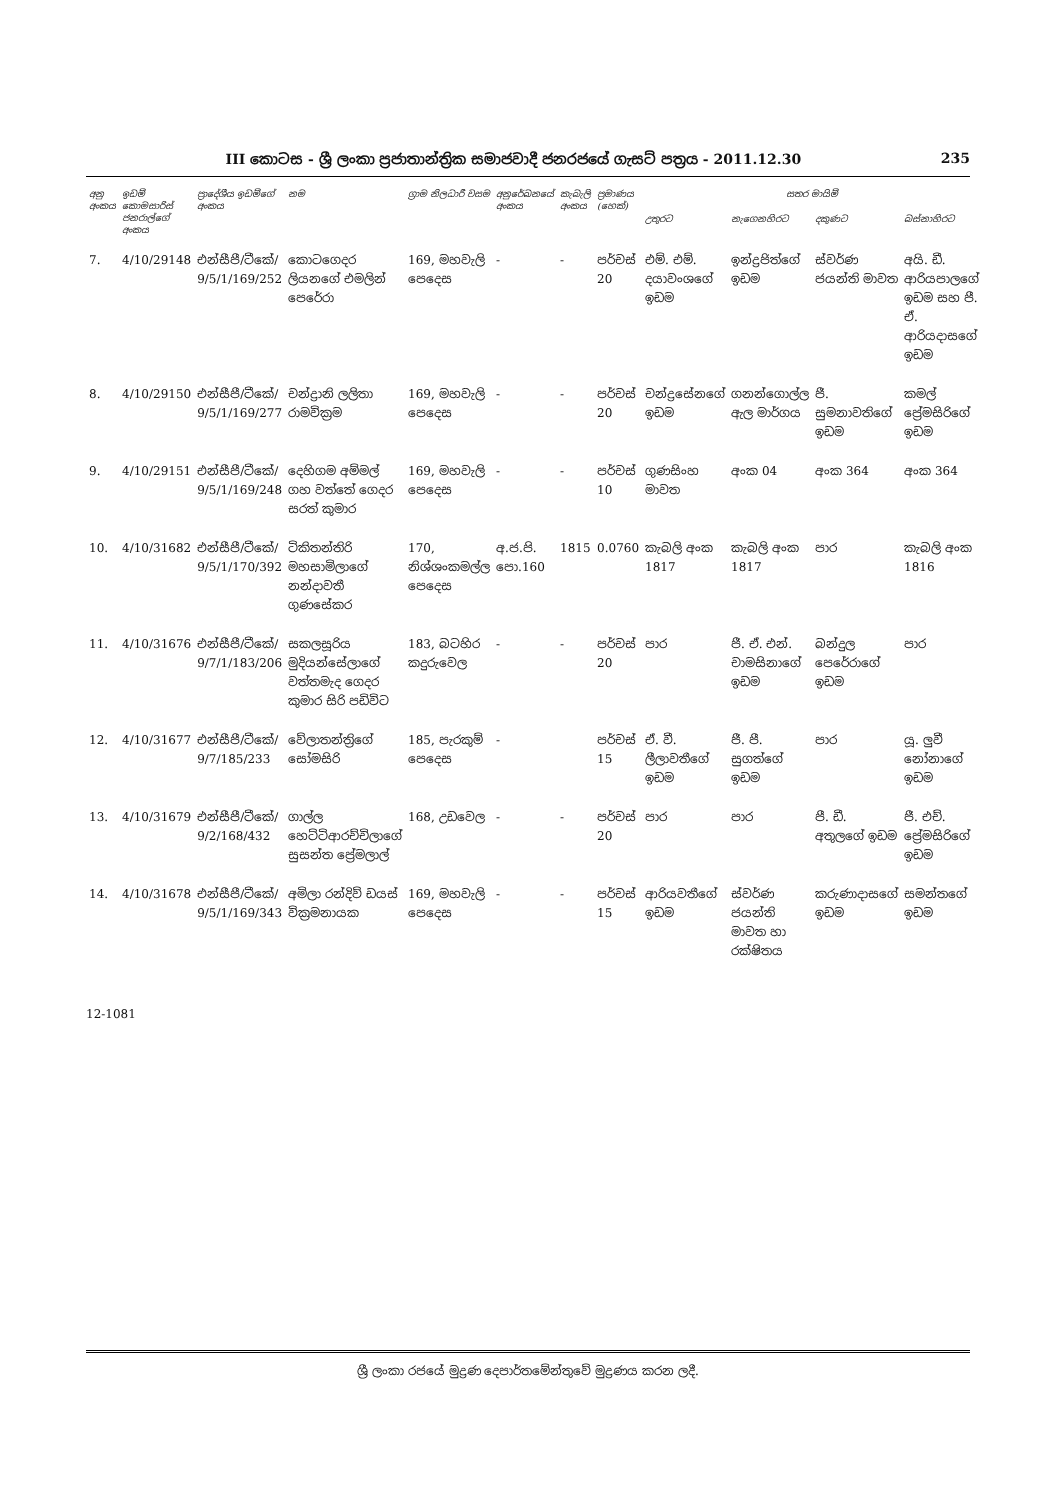III කොටස - ශ්‍රී ලංකා ප්‍රජාතාන්ත්‍රික සමාජවාදී ජනරජයේ ගැසට් පත්‍රය - 2011.12.30 235
| අනු අංකය | ඉඩම් කොමසාරිස් ජනරාල්ගේ අංකය | ප්‍රාදේශීය ඉඩම්ගේ අංකය | නම | ග්‍රාම නිලධාරී වසම | අනුරේඛනයේ අංකය | කැබැලි අංකය | ප්‍රමාණය (හෙක්) | සතර මායිම් | | | |
| --- | --- | --- | --- | --- | --- | --- | --- | --- | --- | --- | --- |
| | | | | | | | | උතුරට | නැගෙනහිරට | දකුණට | බස්නාහිරට |
| 7. | 4/10/29148 | එන්සීපී/ටීකේ/ 9/5/1/169/252 | කොටගෙදර ලියනගේ එමලින් පෙරේරා | 169, මහවැලි පෙදෙස | - | - | පර්චස් 20 | එම්. එම්. දයාවංශගේ ඉඩම | ඉන්ද්‍රජිත්ගේ ඉඩම | ස්වර්ණ ජයන්ති මාවත | අයි. ඩී. ආරියපාලගේ ඉඩම සහ පී. ඒ. ආරියදාසගේ ඉඩම |
| 8. | 4/10/29150 | එන්සීපී/ටීකේ/ 9/5/1/169/277 | චන්ද්‍රානි ලලිතා රාමවික්‍රම | 169, මහවැලි පෙදෙස | - | - | පර්චස් 20 | චන්ද්‍රසේනගේ ඉඩම | ගනන්ගොල්ල ඇල මාර්ගය | ජී. සුමනාවතිගේ ඉඩම | කමල් ප්‍රේමසිරිගේ ඉඩම |
| 9. | 4/10/29151 | එන්සීපී/ටීකේ/ 9/5/1/169/248 | දෙහිගම අම්මල් ගහ වත්තේ ගෙදර සරත් කුමාර | 169, මහවැලි පෙදෙස | - | - | පර්චස් 10 | ගුණසිංහ මාවත | අංක 04 | අංක 364 | අංක 364 |
| 10. | 4/10/31682 | එන්සීපී/ටීකේ/ 9/5/1/170/392 | ටිකිතන්තිරි මහසාමිලාගේ නන්දාවතී ගුණසේකර | 170, නිශ්ශංකමල්ල පෙදෙස | අ.ජ.පි. පො.160 | 1815 | 0.0760 | කැබලි අංක 1817 | කැබලි අංක 1817 | පාර | කැබලි අංක 1816 |
| 11. | 4/10/31676 | එන්සීපී/ටීකේ/ 9/7/1/183/206 | සකලසූරිය මුදියන්සේලාගේ වත්තමැද ගෙදර කුමාර සිරි පඩිවිට | 183, බටහිර කදුරුවෙල | - | - | පර්චස් 20 | පාර | ජී. ඒ. එන්. චාමසිනාගේ ඉඩම | බන්දුල පෙරේරාගේ ඉඩම | පාර |
| 12. | 4/10/31677 | එන්සීපී/ටීකේ/ 9/7/185/233 | වේලාතන්ත්‍රිගේ සෝමසිරි | 185, පැරකුම් පෙදෙස | - | | පර්චස් 15 | ඒ. වී. ලීලාවතීගේ ඉඩම | ජී. පී. සුගත්ගේ ඉඩම | පාර | යූ. ලුවී නෝනාගේ ඉඩම |
| 13. | 4/10/31679 | එන්සීපී/ටීකේ/ 9/2/168/432 | ගාල්ල හෙට්ටිආරච්චිලාගේ සුසන්ත ප්‍රේමලාල් | 168, උඩවෙල | - | - | පර්චස් 20 | පාර | පාර | පී. ඩී. අතුලගේ ඉඩම | ජී. එච්. ප්‍රේමසිරිගේ ඉඩම |
| 14. | 4/10/31678 | එන්සීපී/ටීකේ/ 9/5/1/169/343 | අමිලා රන්දිව් ඩයස් වික්‍රමනායක | 169, මහවැලි පෙදෙස | - | - | පර්චස් 15 | ආරියවතීගේ ඉඩම | ස්වර්ණ ජයන්ති මාවත හා රක්ෂිතය | කරුණාදාසගේ ඉඩම | සමන්තගේ ඉඩම |
12-1081
ශ්‍රී ලංකා රජයේ මුද්‍රණ දෙපාර්තමේන්තුවේ මුද්‍රණය කරන ලදී.